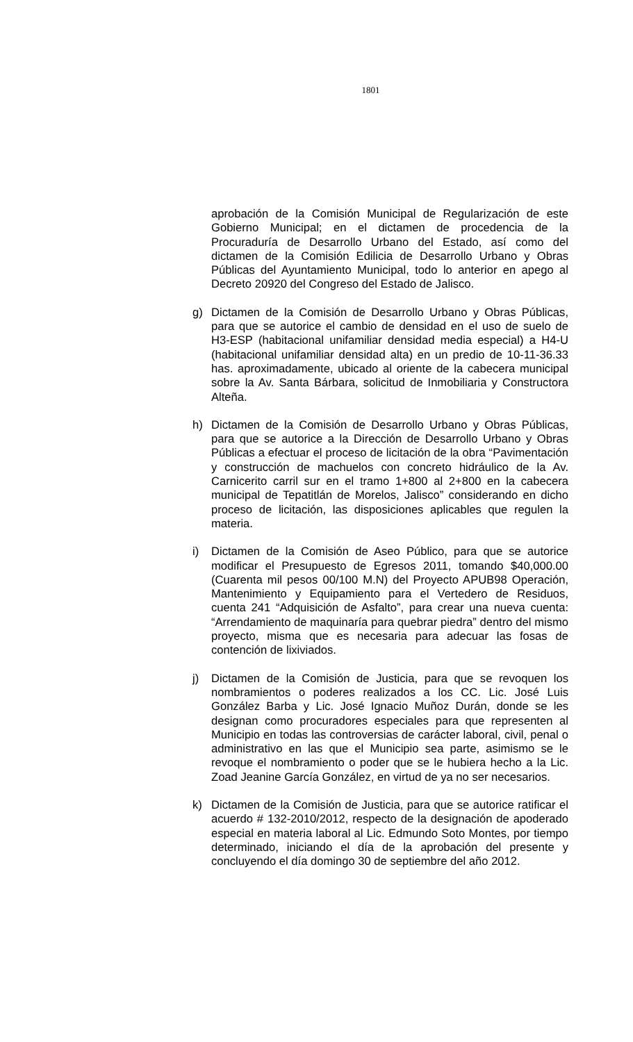1801
aprobación de la Comisión Municipal de Regularización de este Gobierno Municipal; en el dictamen de procedencia de la Procuraduría de Desarrollo Urbano del Estado, así como del dictamen de la Comisión Edilicia de Desarrollo Urbano y Obras Públicas del Ayuntamiento Municipal, todo lo anterior en apego al Decreto 20920 del Congreso del Estado de Jalisco.
g) Dictamen de la Comisión de Desarrollo Urbano y Obras Públicas, para que se autorice el cambio de densidad en el uso de suelo de H3-ESP (habitacional unifamiliar densidad media especial) a H4-U (habitacional unifamiliar densidad alta) en un predio de 10-11-36.33 has. aproximadamente, ubicado al oriente de la cabecera municipal sobre la Av. Santa Bárbara, solicitud de Inmobiliaria y Constructora Alteña.
h) Dictamen de la Comisión de Desarrollo Urbano y Obras Públicas, para que se autorice a la Dirección de Desarrollo Urbano y Obras Públicas a efectuar el proceso de licitación de la obra “Pavimentación y construcción de machuelos con concreto hidráulico de la Av. Carnicerito carril sur en el tramo 1+800 al 2+800 en la cabecera municipal de Tepatitlán de Morelos, Jalisco” considerando en dicho proceso de licitación, las disposiciones aplicables que regulen la materia.
i) Dictamen de la Comisión de Aseo Público, para que se autorice modificar el Presupuesto de Egresos 2011, tomando $40,000.00 (Cuarenta mil pesos 00/100 M.N) del Proyecto APUB98 Operación, Mantenimiento y Equipamiento para el Vertedero de Residuos, cuenta 241 “Adquisición de Asfalto”, para crear una nueva cuenta: “Arrendamiento de maquinaría para quebrar piedra” dentro del mismo proyecto, misma que es necesaria para adecuar las fosas de contención de lixiviados.
j) Dictamen de la Comisión de Justicia, para que se revoquen los nombramientos o poderes realizados a los CC. Lic. José Luis González Barba y Lic. José Ignacio Muñoz Durán, donde se les designan como procuradores especiales para que representen al Municipio en todas las controversias de carácter laboral, civil, penal o administrativo en las que el Municipio sea parte, asimismo se le revoque el nombramiento o poder que se le hubiera hecho a la Lic. Zoad Jeanine García González, en virtud de ya no ser necesarios.
k) Dictamen de la Comisión de Justicia, para que se autorice ratificar el acuerdo # 132-2010/2012, respecto de la designación de apoderado especial en materia laboral al Lic. Edmundo Soto Montes, por tiempo determinado, iniciando el día de la aprobación del presente y concluyendo el día domingo 30 de septiembre del año 2012.